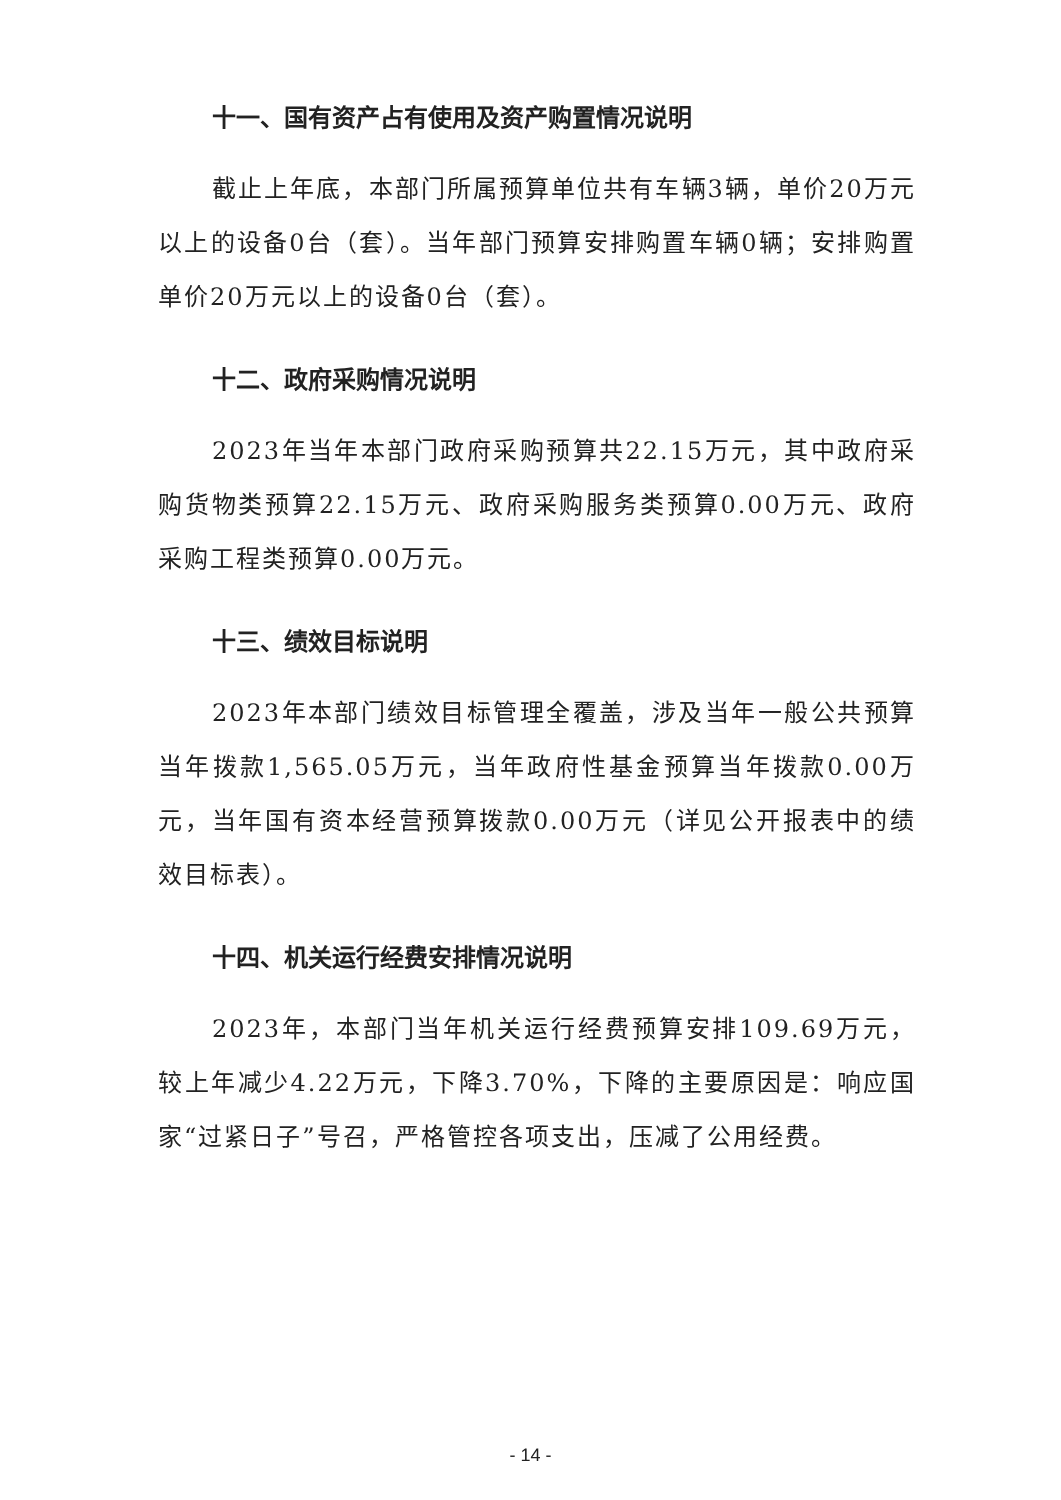十一、国有资产占有使用及资产购置情况说明
截止上年底，本部门所属预算单位共有车辆3辆，单价20万元以上的设备0台（套）。当年部门预算安排购置车辆0辆；安排购置单价20万元以上的设备0台（套）。
十二、政府采购情况说明
2023年当年本部门政府采购预算共22.15万元，其中政府采购货物类预算22.15万元、政府采购服务类预算0.00万元、政府采购工程类预算0.00万元。
十三、绩效目标说明
2023年本部门绩效目标管理全覆盖，涉及当年一般公共预算当年拨款1,565.05万元，当年政府性基金预算当年拨款0.00万元，当年国有资本经营预算拨款0.00万元（详见公开报表中的绩效目标表）。
十四、机关运行经费安排情况说明
2023年，本部门当年机关运行经费预算安排109.69万元，较上年减少4.22万元，下降3.70%，下降的主要原因是：响应国家“过紧日子”号召，严格管控各项支出，压减了公用经费。
- 14 -